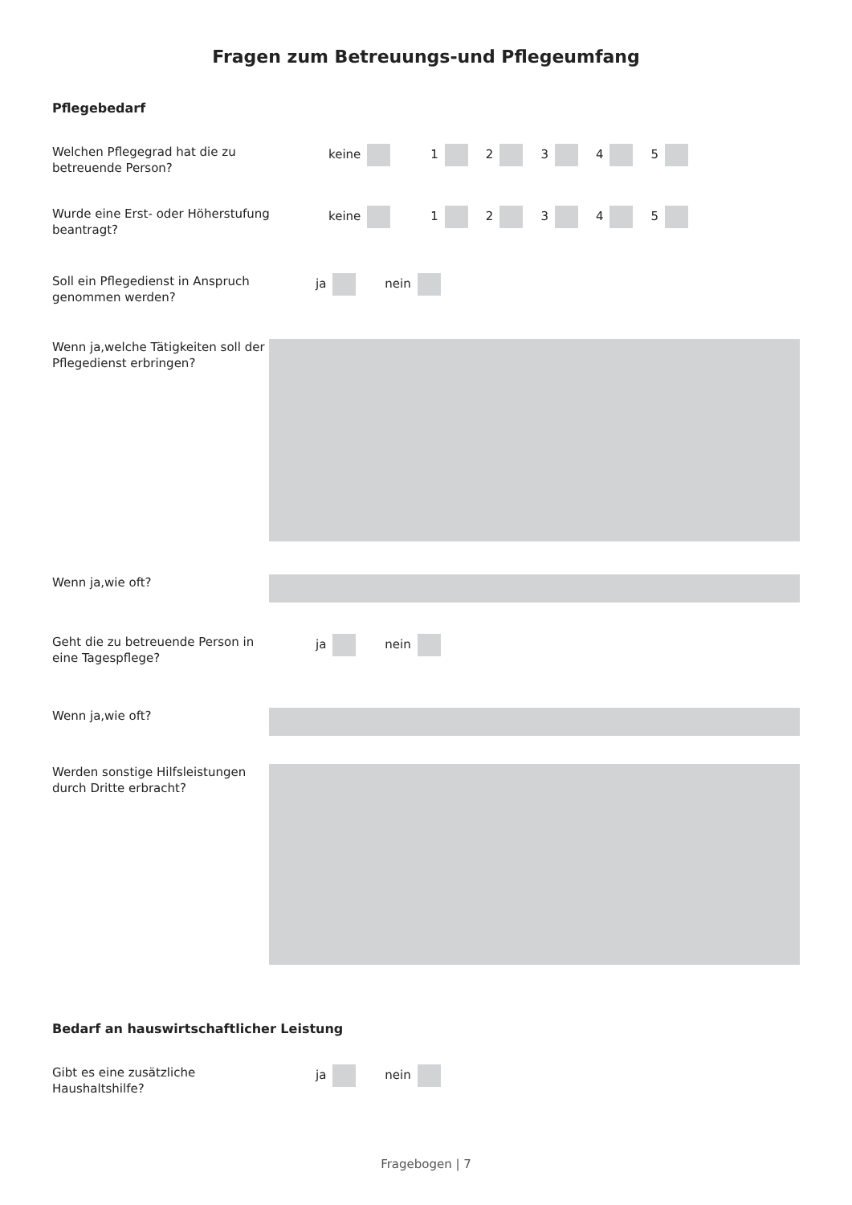Fragen zum Betreuungs-und Pflegeumfang
Pflegebedarf
Welchen Pflegegrad hat die zu betreuende Person?
keine 12345
Wurde eine Erst- oder Höherstufung beantragt?
keine 12345
Soll ein Pflegedienst in Anspruch genommen werden?
ja nein
Wenn ja,welche Tätigkeiten soll der Pflegedienst erbringen?
Wenn ja,wie oft?
Geht die zu betreuende Person in eine Tagespflege?
ja nein
Wenn ja,wie oft?
Werden sonstige Hilfsleistungen durch Dritte erbracht?
Bedarf an hauswirtschaftlicher Leistung
Gibt es eine zusätzliche Haushaltshilfe?
ja nein
Fragebogen | 7